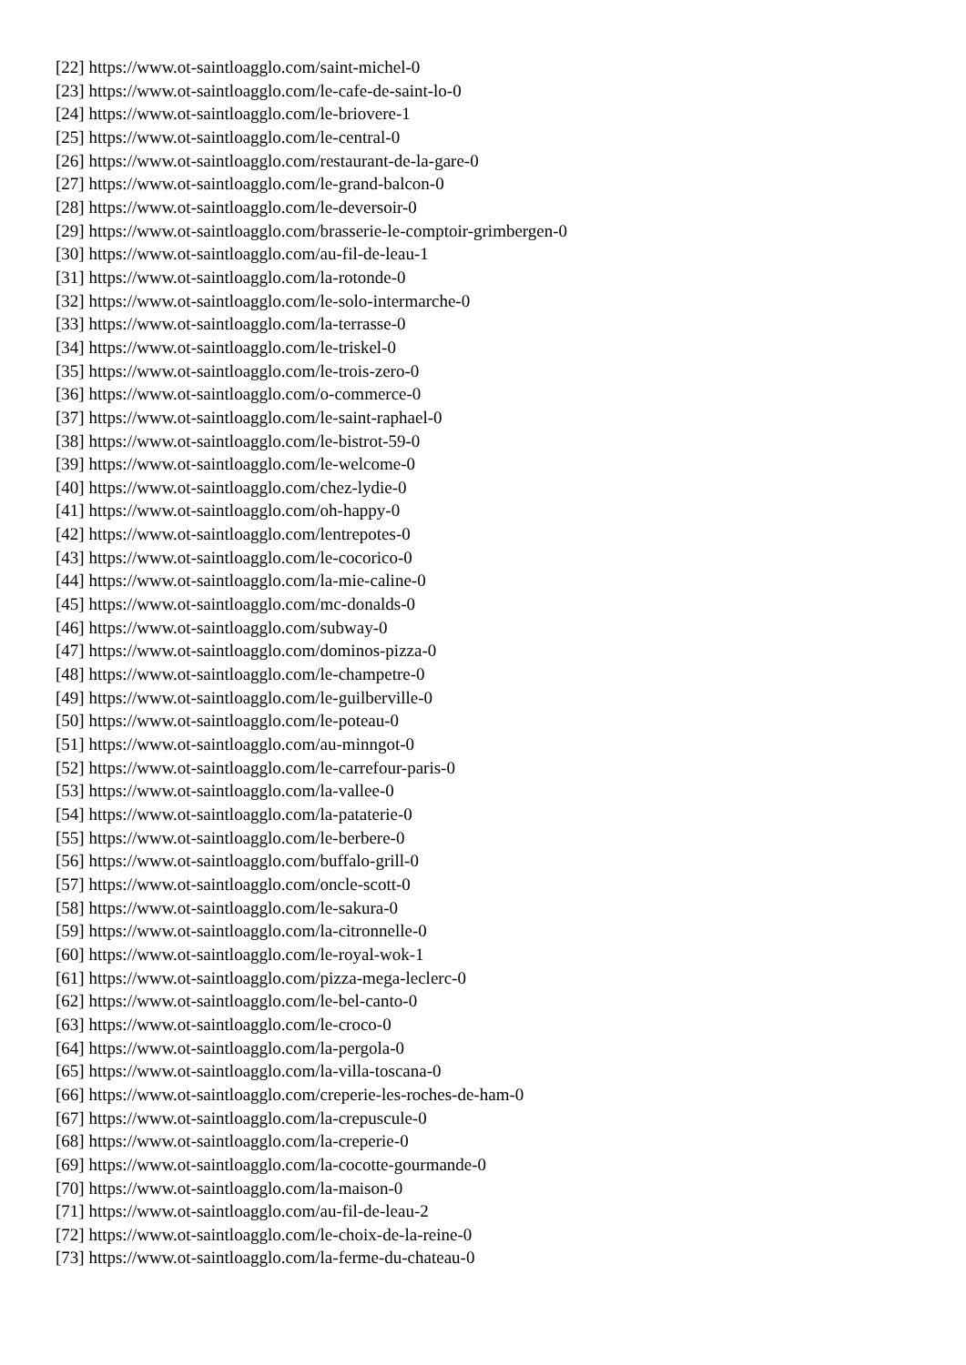[22] https://www.ot-saintloagglo.com/saint-michel-0
[23] https://www.ot-saintloagglo.com/le-cafe-de-saint-lo-0
[24] https://www.ot-saintloagglo.com/le-briovere-1
[25] https://www.ot-saintloagglo.com/le-central-0
[26] https://www.ot-saintloagglo.com/restaurant-de-la-gare-0
[27] https://www.ot-saintloagglo.com/le-grand-balcon-0
[28] https://www.ot-saintloagglo.com/le-deversoir-0
[29] https://www.ot-saintloagglo.com/brasserie-le-comptoir-grimbergen-0
[30] https://www.ot-saintloagglo.com/au-fil-de-leau-1
[31] https://www.ot-saintloagglo.com/la-rotonde-0
[32] https://www.ot-saintloagglo.com/le-solo-intermarche-0
[33] https://www.ot-saintloagglo.com/la-terrasse-0
[34] https://www.ot-saintloagglo.com/le-triskel-0
[35] https://www.ot-saintloagglo.com/le-trois-zero-0
[36] https://www.ot-saintloagglo.com/o-commerce-0
[37] https://www.ot-saintloagglo.com/le-saint-raphael-0
[38] https://www.ot-saintloagglo.com/le-bistrot-59-0
[39] https://www.ot-saintloagglo.com/le-welcome-0
[40] https://www.ot-saintloagglo.com/chez-lydie-0
[41] https://www.ot-saintloagglo.com/oh-happy-0
[42] https://www.ot-saintloagglo.com/lentrepotes-0
[43] https://www.ot-saintloagglo.com/le-cocorico-0
[44] https://www.ot-saintloagglo.com/la-mie-caline-0
[45] https://www.ot-saintloagglo.com/mc-donalds-0
[46] https://www.ot-saintloagglo.com/subway-0
[47] https://www.ot-saintloagglo.com/dominos-pizza-0
[48] https://www.ot-saintloagglo.com/le-champetre-0
[49] https://www.ot-saintloagglo.com/le-guilberville-0
[50] https://www.ot-saintloagglo.com/le-poteau-0
[51] https://www.ot-saintloagglo.com/au-minngot-0
[52] https://www.ot-saintloagglo.com/le-carrefour-paris-0
[53] https://www.ot-saintloagglo.com/la-vallee-0
[54] https://www.ot-saintloagglo.com/la-pataterie-0
[55] https://www.ot-saintloagglo.com/le-berbere-0
[56] https://www.ot-saintloagglo.com/buffalo-grill-0
[57] https://www.ot-saintloagglo.com/oncle-scott-0
[58] https://www.ot-saintloagglo.com/le-sakura-0
[59] https://www.ot-saintloagglo.com/la-citronnelle-0
[60] https://www.ot-saintloagglo.com/le-royal-wok-1
[61] https://www.ot-saintloagglo.com/pizza-mega-leclerc-0
[62] https://www.ot-saintloagglo.com/le-bel-canto-0
[63] https://www.ot-saintloagglo.com/le-croco-0
[64] https://www.ot-saintloagglo.com/la-pergola-0
[65] https://www.ot-saintloagglo.com/la-villa-toscana-0
[66] https://www.ot-saintloagglo.com/creperie-les-roches-de-ham-0
[67] https://www.ot-saintloagglo.com/la-crepuscule-0
[68] https://www.ot-saintloagglo.com/la-creperie-0
[69] https://www.ot-saintloagglo.com/la-cocotte-gourmande-0
[70] https://www.ot-saintloagglo.com/la-maison-0
[71] https://www.ot-saintloagglo.com/au-fil-de-leau-2
[72] https://www.ot-saintloagglo.com/le-choix-de-la-reine-0
[73] https://www.ot-saintloagglo.com/la-ferme-du-chateau-0